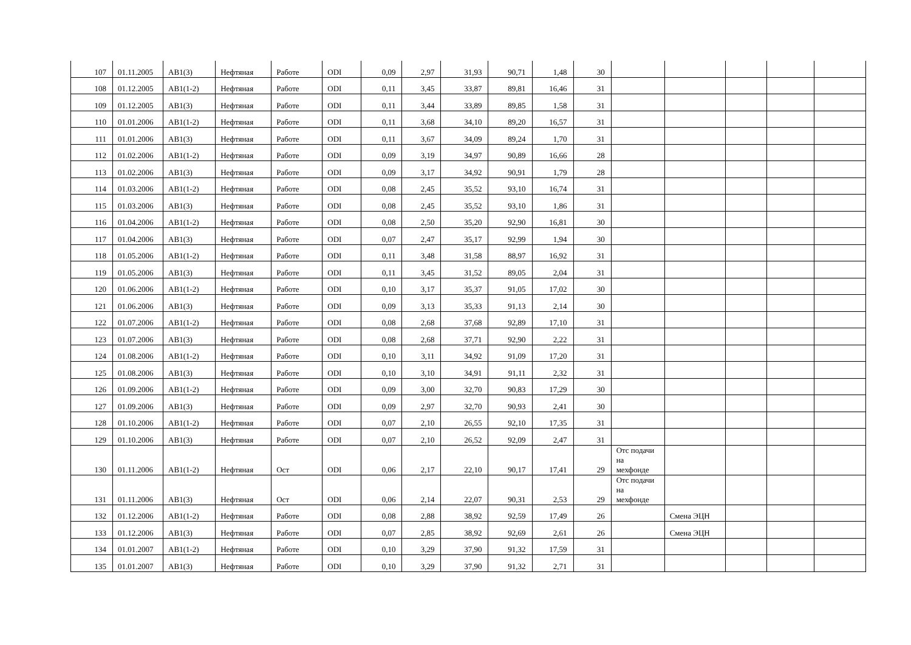| 107 | 01.11.2005 | AB1(3) | Нефтяная | Работе | ODI | 0,09 | 2,97 | 31,93 | 90,71 | 1,48 | 30 | | | | | |
| 108 | 01.12.2005 | AB1(1-2) | Нефтяная | Работе | ODI | 0,11 | 3,45 | 33,87 | 89,81 | 16,46 | 31 | | | | | |
| 109 | 01.12.2005 | AB1(3) | Нефтяная | Работе | ODI | 0,11 | 3,44 | 33,89 | 89,85 | 1,58 | 31 | | | | | |
| 110 | 01.01.2006 | AB1(1-2) | Нефтяная | Работе | ODI | 0,11 | 3,68 | 34,10 | 89,20 | 16,57 | 31 | | | | | |
| 111 | 01.01.2006 | AB1(3) | Нефтяная | Работе | ODI | 0,11 | 3,67 | 34,09 | 89,24 | 1,70 | 31 | | | | | |
| 112 | 01.02.2006 | AB1(1-2) | Нефтяная | Работе | ODI | 0,09 | 3,19 | 34,97 | 90,89 | 16,66 | 28 | | | | | |
| 113 | 01.02.2006 | AB1(3) | Нефтяная | Работе | ODI | 0,09 | 3,17 | 34,92 | 90,91 | 1,79 | 28 | | | | | |
| 114 | 01.03.2006 | AB1(1-2) | Нефтяная | Работе | ODI | 0,08 | 2,45 | 35,52 | 93,10 | 16,74 | 31 | | | | | |
| 115 | 01.03.2006 | AB1(3) | Нефтяная | Работе | ODI | 0,08 | 2,45 | 35,52 | 93,10 | 1,86 | 31 | | | | | |
| 116 | 01.04.2006 | AB1(1-2) | Нефтяная | Работе | ODI | 0,08 | 2,50 | 35,20 | 92,90 | 16,81 | 30 | | | | | |
| 117 | 01.04.2006 | AB1(3) | Нефтяная | Работе | ODI | 0,07 | 2,47 | 35,17 | 92,99 | 1,94 | 30 | | | | | |
| 118 | 01.05.2006 | AB1(1-2) | Нефтяная | Работе | ODI | 0,11 | 3,48 | 31,58 | 88,97 | 16,92 | 31 | | | | | |
| 119 | 01.05.2006 | AB1(3) | Нефтяная | Работе | ODI | 0,11 | 3,45 | 31,52 | 89,05 | 2,04 | 31 | | | | | |
| 120 | 01.06.2006 | AB1(1-2) | Нефтяная | Работе | ODI | 0,10 | 3,17 | 35,37 | 91,05 | 17,02 | 30 | | | | | |
| 121 | 01.06.2006 | AB1(3) | Нефтяная | Работе | ODI | 0,09 | 3,13 | 35,33 | 91,13 | 2,14 | 30 | | | | | |
| 122 | 01.07.2006 | AB1(1-2) | Нефтяная | Работе | ODI | 0,08 | 2,68 | 37,68 | 92,89 | 17,10 | 31 | | | | | |
| 123 | 01.07.2006 | AB1(3) | Нефтяная | Работе | ODI | 0,08 | 2,68 | 37,71 | 92,90 | 2,22 | 31 | | | | | |
| 124 | 01.08.2006 | AB1(1-2) | Нефтяная | Работе | ODI | 0,10 | 3,11 | 34,92 | 91,09 | 17,20 | 31 | | | | | |
| 125 | 01.08.2006 | AB1(3) | Нефтяная | Работе | ODI | 0,10 | 3,10 | 34,91 | 91,11 | 2,32 | 31 | | | | | |
| 126 | 01.09.2006 | AB1(1-2) | Нефтяная | Работе | ODI | 0,09 | 3,00 | 32,70 | 90,83 | 17,29 | 30 | | | | | |
| 127 | 01.09.2006 | AB1(3) | Нефтяная | Работе | ODI | 0,09 | 2,97 | 32,70 | 90,93 | 2,41 | 30 | | | | | |
| 128 | 01.10.2006 | AB1(1-2) | Нефтяная | Работе | ODI | 0,07 | 2,10 | 26,55 | 92,10 | 17,35 | 31 | | | | | |
| 129 | 01.10.2006 | AB1(3) | Нефтяная | Работе | ODI | 0,07 | 2,10 | 26,52 | 92,09 | 2,47 | 31 | | | | | |
| 130 | 01.11.2006 | AB1(1-2) | Нефтяная | Ост | ODI | 0,06 | 2,17 | 22,10 | 90,17 | 17,41 | 29 | Отс подачи на мехфонде | | | | |
| 131 | 01.11.2006 | AB1(3) | Нефтяная | Ост | ODI | 0,06 | 2,14 | 22,07 | 90,31 | 2,53 | 29 | Отс подачи на мехфонде | | | | |
| 132 | 01.12.2006 | AB1(1-2) | Нефтяная | Работе | ODI | 0,08 | 2,88 | 38,92 | 92,59 | 17,49 | 26 | | Смена ЭЦН | | | |
| 133 | 01.12.2006 | AB1(3) | Нефтяная | Работе | ODI | 0,07 | 2,85 | 38,92 | 92,69 | 2,61 | 26 | | Смена ЭЦН | | | |
| 134 | 01.01.2007 | AB1(1-2) | Нефтяная | Работе | ODI | 0,10 | 3,29 | 37,90 | 91,32 | 17,59 | 31 | | | | | |
| 135 | 01.01.2007 | AB1(3) | Нефтяная | Работе | ODI | 0,10 | 3,29 | 37,90 | 91,32 | 2,71 | 31 | | | | | |